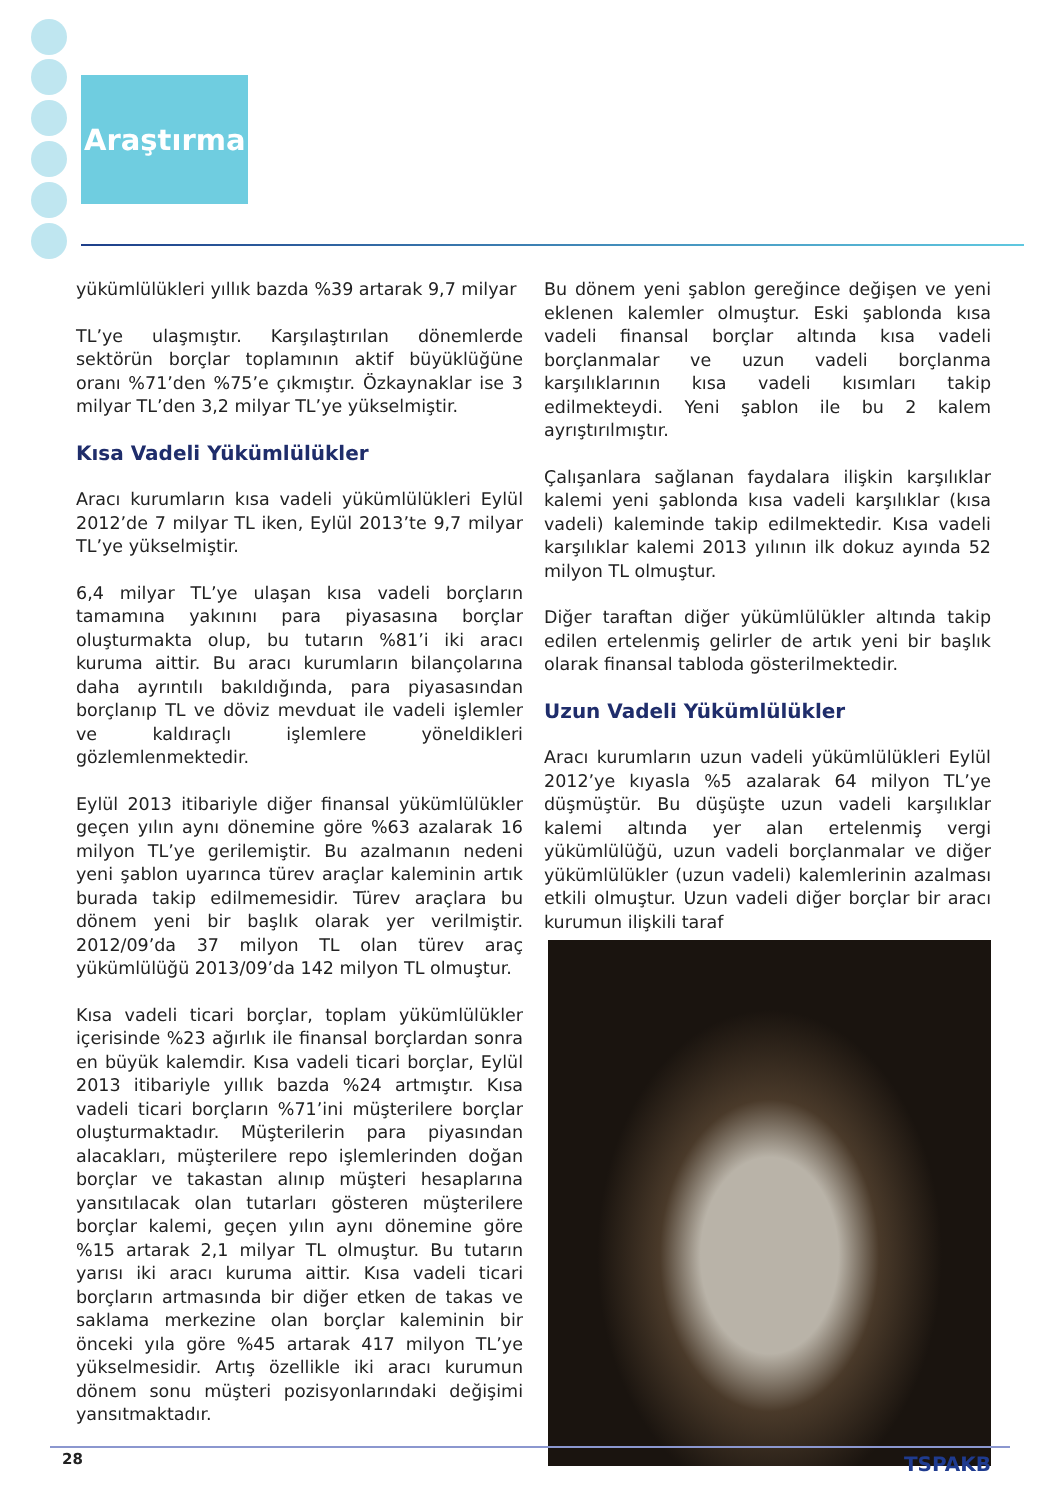Araştırma
yükümlülükleri yıllık bazda %39 artarak 9,7 milyar
TL’ye ulaşmıştır. Karşılaştırılan dönemlerde sektörün borçlar toplamının aktif büyüklüğüne oranı %71’den %75’e çıkmıştır. Özkaynaklar ise 3 milyar TL’den 3,2 milyar TL’ye yükselmiştir.
Kısa Vadeli Yükümlülükler
Aracı kurumların kısa vadeli yükümlülükleri Eylül 2012’de 7 milyar TL iken, Eylül 2013’te 9,7 milyar TL’ye yükselmiştir.
6,4 milyar TL’ye ulaşan kısa vadeli borçların tamamına yakınını para piyasasına borçlar oluşturmakta olup, bu tutarın %81’i iki aracı kuruma aittir. Bu aracı kurumların bilançolarına daha ayrıntılı bakıldığında, para piyasasından borçlanıp TL ve döviz mevduat ile vadeli işlemler ve kaldıraçlı işlemlere yöneldikleri gözlemlenmektedir.
Eylül 2013 itibariyle diğer finansal yükümlülükler geçen yılın aynı dönemine göre %63 azalarak 16 milyon TL’ye gerilemiştir. Bu azalmanın nedeni yeni şablon uyarınca türev araçlar kaleminin artık burada takip edilmemesidir. Türev araçlara bu dönem yeni bir başlık olarak yer verilmiştir. 2012/09’da 37 milyon TL olan türev araç yükümlülüğü 2013/09’da 142 milyon TL olmuştur.
Kısa vadeli ticari borçlar, toplam yükümlülükler içerisinde %23 ağırlık ile finansal borçlardan sonra en büyük kalemdir. Kısa vadeli ticari borçlar, Eylül 2013 itibariyle yıllık bazda %24 artmıştır. Kısa vadeli ticari borçların %71’ini müşterilere borçlar oluşturmaktadır. Müşterilerin para piyasından alacakları, müşterilere repo işlemlerinden doğan borçlar ve takastan alınıp müşteri hesaplarına yansıtılacak olan tutarları gösteren müşterilere borçlar kalemi, geçen yılın aynı dönemine göre %15 artarak 2,1 milyar TL olmuştur. Bu tutarın yarısı iki aracı kuruma aittir. Kısa vadeli ticari borçların artmasında bir diğer etken de takas ve saklama merkezine olan borçlar kaleminin bir önceki yıla göre %45 artarak 417 milyon TL’ye yükselmesidir. Artış özellikle iki aracı kurumun dönem sonu müşteri pozisyonlarındaki değişimi yansıtmaktadır.
Bu dönem yeni şablon gereğince değişen ve yeni eklenen kalemler olmuştur. Eski şablonda kısa vadeli finansal borçlar altında kısa vadeli borçlanmalar ve uzun vadeli borçlanma karşılıklarının kısa vadeli kısımları takip edilmekteydi. Yeni şablon ile bu 2 kalem ayrıştırılmıştır.
Çalışanlara sağlanan faydalara ilişkin karşılıklar kalemi yeni şablonda kısa vadeli karşılıklar (kısa vadeli) kaleminde takip edilmektedir. Kısa vadeli karşılıklar kalemi 2013 yılının ilk dokuz ayında 52 milyon TL olmuştur.
Diğer taraftan diğer yükümlülükler altında takip edilen ertelenmiş gelirler de artık yeni bir başlık olarak finansal tabloda gösterilmektedir.
Uzun Vadeli Yükümlülükler
Aracı kurumların uzun vadeli yükümlülükleri Eylül 2012’ye kıyasla %5 azalarak 64 milyon TL’ye düşmüştür. Bu düşüşte uzun vadeli karşılıklar kalemi altında yer alan ertelenmiş vergi yükümlülüğü, uzun vadeli borçlanmalar ve diğer yükümlülükler (uzun vadeli) kalemlerinin azalması etkili olmuştur. Uzun vadeli diğer borçlar bir aracı kurumun ilişkili taraf
28 TSPAKB